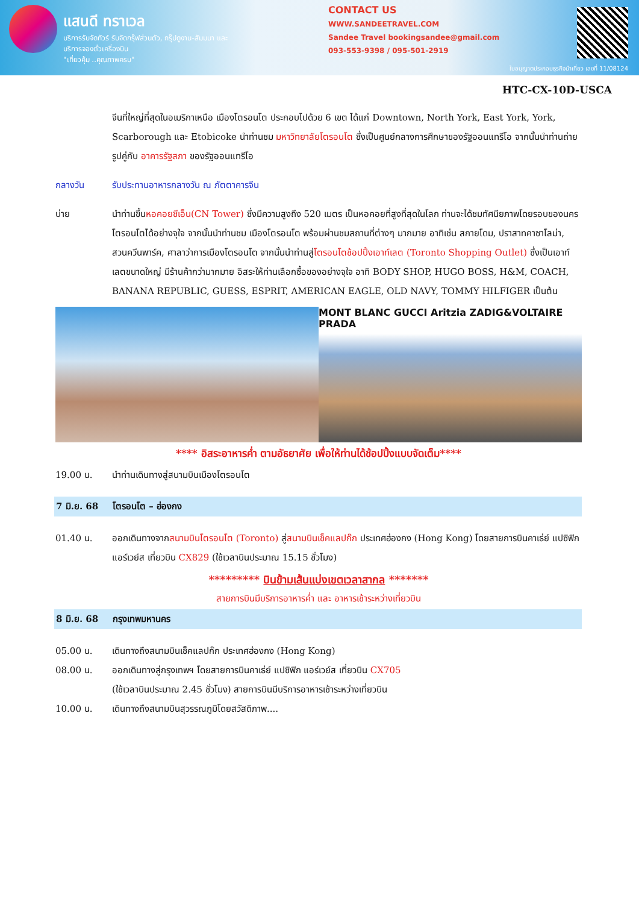แสนดี ทราเวล
บริการรับจัดทัวร์ รับจัดกรุ๊ฟส่วนตัว, กรุ๊ปดูงาน-สัมมนา และบริการจองตั๋วเครื่องบิน
"เที่ยวคุ้ม ..คุณภาพครบ"
CONTACT US
WWW.SANDEETRAVEL.COM
Sandee Travel bookingsandee@gmail.com
093-553-9398 / 095-501-2919
ใบอนุญาตประกอบธุรกิจนำเที่ยว เลขที่ 11/08124
HTC-CX-10D-USCA
จีนที่ใหญ่ที่สุดในอเมริกาเหนือ เมืองโตรอนโต ประกอบไปด้วย 6 เขต ได้แก่ Downtown, North York, East York, York, Scarborough และ Etobicoke นำท่านชม มหาวิทยาลัยโตรอนโต ซึ่งเป็นศูนย์กลางการศึกษาของรัฐออนแทรีโอ จากนั้นนำท่านถ่ายรูปคู่กับ อาคารรัฐสภา ของรัฐออนแทรีโอ
กลางวัน รับประทานอาหารกลางวัน ณ ภัตตาคารจีน
บ่าย นำท่านขึ้นหอคอยซีเอ็น(CN Tower) ซึ่งมีความสูงถึง 520 เมตร เป็นหอคอยที่สูงที่สุดในโลก ท่านจะได้ชมทัศนียภาพโดยรอบของนครโตรอนโตได้อย่างจุใจ จากนั้นนำท่านชม เมืองโตรอนโต พร้อมผ่านชมสถานที่ต่างๆ มากมาย อาทิเช่น สกายโดม, ปราสาทคาซาโลม่า, สวนควีนพาร์ค, ศาลาว่าการเมืองโตรอนโต จากนั้นนำท่านสู่โตรอนโตช้อปปิ้งเอาท์เลต (Toronto Shopping Outlet) ซึ่งเป็นเอาท์เลตขนาดใหญ่ มีร้านค้ากว่ามากมาย อิสระให้ท่านเลือกซื้อของอย่างจุใจ อาทิ BODY SHOP, HUGO BOSS, H&M, COACH, BANANA REPUBLIC, GUESS, ESPRIT, AMERICAN EAGLE, OLD NAVY, TOMMY HILFIGER เป็นต้น
MONT BLANC GUCCI Aritzia ZADIG&VOLTAIRE PRADA
**** อิสระอาหารค่ำ ตามอัธยาศัย เพื่อให้ท่านได้ช้อปปิ้งแบบจัดเต็ม****
19.00 น. นำท่านเดินทางสู่สนามบินเมืองโตรอนโต
7 มิ.ย. 68 โตรอนโต – ฮ่องกง
01.40 น. ออกเดินทางจากสนามบินโตรอนโต (Toronto) สู่สนามบินเช็คแลปก๊ก ประเทศฮ่องกง (Hong Kong) โดยสายการบินคาเธ่ย์ แปซิฟิก แอร์เวย์ส เที่ยวบิน CX829 (ใช้เวลาบินประมาณ 15.15 ชั่วโมง)
********* บินข้ามเส้นแบ่งเขตเวลาสากล *******
สายการบินมีบริการอาหารค่ำ และ อาหารเช้าระหว่างเที่ยวบิน
8 มิ.ย. 68 กรุงเทพมหานคร
05.00 น. เดินทางถึงสนามบินเช็คแลปก๊ก ประเทศฮ่องกง (Hong Kong)
08.00 น. ออกเดินทางสู่กรุงเทพฯ โดยสายการบินคาเธ่ย์ แปซิฟิก แอร์เวย์ส เที่ยวบิน CX705
(ใช้เวลาบินประมาณ 2.45 ชั่วโมง) สายการบินมีบริการอาหารเช้าระหว่างเที่ยวบิน
10.00 น. เดินทางถึงสนามบินสุวรรณภูมิโดยสวัสดิภาพ....